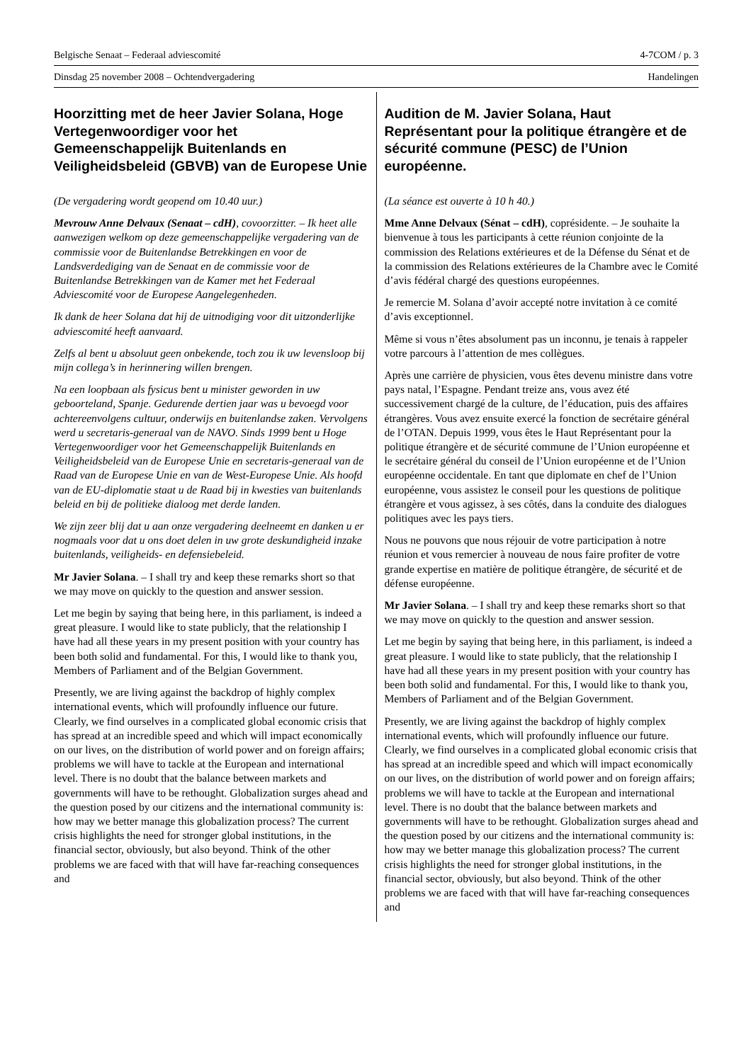Belgische Senaat – Federaal adviescomité 4-7COM / p. 3
Dinsdag 25 november 2008 – Ochtendvergadering Handelingen
Hoorzitting met de heer Javier Solana, Hoge Vertegenwoordiger voor het Gemeenschappelijk Buitenlands en Veiligheidsbeleid (GBVB) van de Europese Unie
(De vergadering wordt geopend om 10.40 uur.)
Mevrouw Anne Delvaux (Senaat – cdH), covoorzitter. – Ik heet alle aanwezigen welkom op deze gemeenschappelijke vergadering van de commissie voor de Buitenlandse Betrekkingen en voor de Landsverdediging van de Senaat en de commissie voor de Buitenlandse Betrekkingen van de Kamer met het Federaal Adviescomité voor de Europese Aangelegenheden.
Ik dank de heer Solana dat hij de uitnodiging voor dit uitzonderlijke adviescomité heeft aanvaard.
Zelfs al bent u absoluut geen onbekende, toch zou ik uw levensloop bij mijn collega’s in herinnering willen brengen.
Na een loopbaan als fysicus bent u minister geworden in uw geboorteland, Spanje. Gedurende dertien jaar was u bevoegd voor achtereenvolgens cultuur, onderwijs en buitenlandse zaken. Vervolgens werd u secretaris-generaal van de NAVO. Sinds 1999 bent u Hoge Vertegenwoordiger voor het Gemeenschappelijk Buitenlands en Veiligheidsbeleid van de Europese Unie en secretaris-generaal van de Raad van de Europese Unie en van de West-Europese Unie. Als hoofd van de EU-diplomatie staat u de Raad bij in kwesties van buitenlands beleid en bij de politieke dialoog met derde landen.
We zijn zeer blij dat u aan onze vergadering deelneemt en danken u er nogmaals voor dat u ons doet delen in uw grote deskundigheid inzake buitenlands, veiligheids- en defensiebeleid.
Mr Javier Solana. – I shall try and keep these remarks short so that we may move on quickly to the question and answer session.
Let me begin by saying that being here, in this parliament, is indeed a great pleasure. I would like to state publicly, that the relationship I have had all these years in my present position with your country has been both solid and fundamental. For this, I would like to thank you, Members of Parliament and of the Belgian Government.
Presently, we are living against the backdrop of highly complex international events, which will profoundly influence our future. Clearly, we find ourselves in a complicated global economic crisis that has spread at an incredible speed and which will impact economically on our lives, on the distribution of world power and on foreign affairs; problems we will have to tackle at the European and international level. There is no doubt that the balance between markets and governments will have to be rethought. Globalization surges ahead and the question posed by our citizens and the international community is: how may we better manage this globalization process? The current crisis highlights the need for stronger global institutions, in the financial sector, obviously, but also beyond. Think of the other problems we are faced with that will have far-reaching consequences and
Audition de M. Javier Solana, Haut Représentant pour la politique étrangère et de sécurité commune (PESC) de l’Union européenne.
(La séance est ouverte à 10 h 40.)
Mme Anne Delvaux (Sénat – cdH), coprésidente. – Je souhaite la bienvenue à tous les participants à cette réunion conjointe de la commission des Relations extérieures et de la Défense du Sénat et de la commission des Relations extérieures de la Chambre avec le Comité d’avis fédéral chargé des questions européennes.
Je remercie M. Solana d’avoir accepté notre invitation à ce comité d’avis exceptionnel.
Même si vous n’êtes absolument pas un inconnu, je tenais à rappeler votre parcours à l’attention de mes collègues.
Après une carrière de physicien, vous êtes devenu ministre dans votre pays natal, l’Espagne. Pendant treize ans, vous avez été successivement chargé de la culture, de l’éducation, puis des affaires étrangères. Vous avez ensuite exercé la fonction de secrétaire général de l’OTAN. Depuis 1999, vous êtes le Haut Représentant pour la politique étrangère et de sécurité commune de l’Union européenne et le secrétaire général du conseil de l’Union européenne et de l’Union européenne occidentale. En tant que diplomate en chef de l’Union européenne, vous assistez le conseil pour les questions de politique étrangère et vous agissez, à ses côtés, dans la conduite des dialogues politiques avec les pays tiers.
Nous ne pouvons que nous réjouir de votre participation à notre réunion et vous remercier à nouveau de nous faire profiter de votre grande expertise en matière de politique étrangère, de sécurité et de défense européenne.
Mr Javier Solana. – I shall try and keep these remarks short so that we may move on quickly to the question and answer session.
Let me begin by saying that being here, in this parliament, is indeed a great pleasure. I would like to state publicly, that the relationship I have had all these years in my present position with your country has been both solid and fundamental. For this, I would like to thank you, Members of Parliament and of the Belgian Government.
Presently, we are living against the backdrop of highly complex international events, which will profoundly influence our future. Clearly, we find ourselves in a complicated global economic crisis that has spread at an incredible speed and which will impact economically on our lives, on the distribution of world power and on foreign affairs; problems we will have to tackle at the European and international level. There is no doubt that the balance between markets and governments will have to be rethought. Globalization surges ahead and the question posed by our citizens and the international community is: how may we better manage this globalization process? The current crisis highlights the need for stronger global institutions, in the financial sector, obviously, but also beyond. Think of the other problems we are faced with that will have far-reaching consequences and